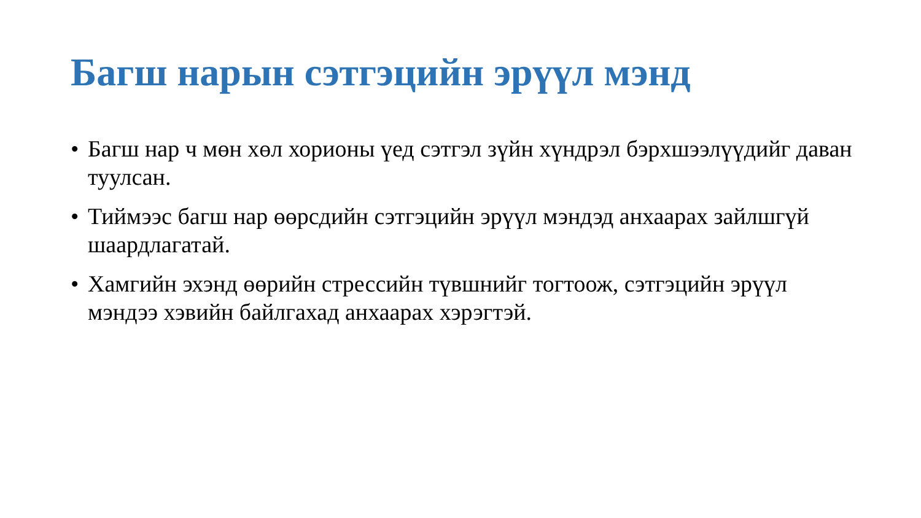Багш нарын сэтгэцийн эрүүл мэнд
• Багш нар ч мөн хөл хорионы үед сэтгэл зүйн хүндрэл бэрхшээлүүдийг даван туулсан.
• Тиймээс багш нар өөрсдийн сэтгэцийн эрүүл мэндэд анхаарах зайлшгүй шаардлагатай.
• Хамгийн эхэнд өөрийн стрессийн түвшнийг тогтоож, сэтгэцийн эрүүл мэндээ хэвийн байлгахад анхаарах хэрэгтэй.